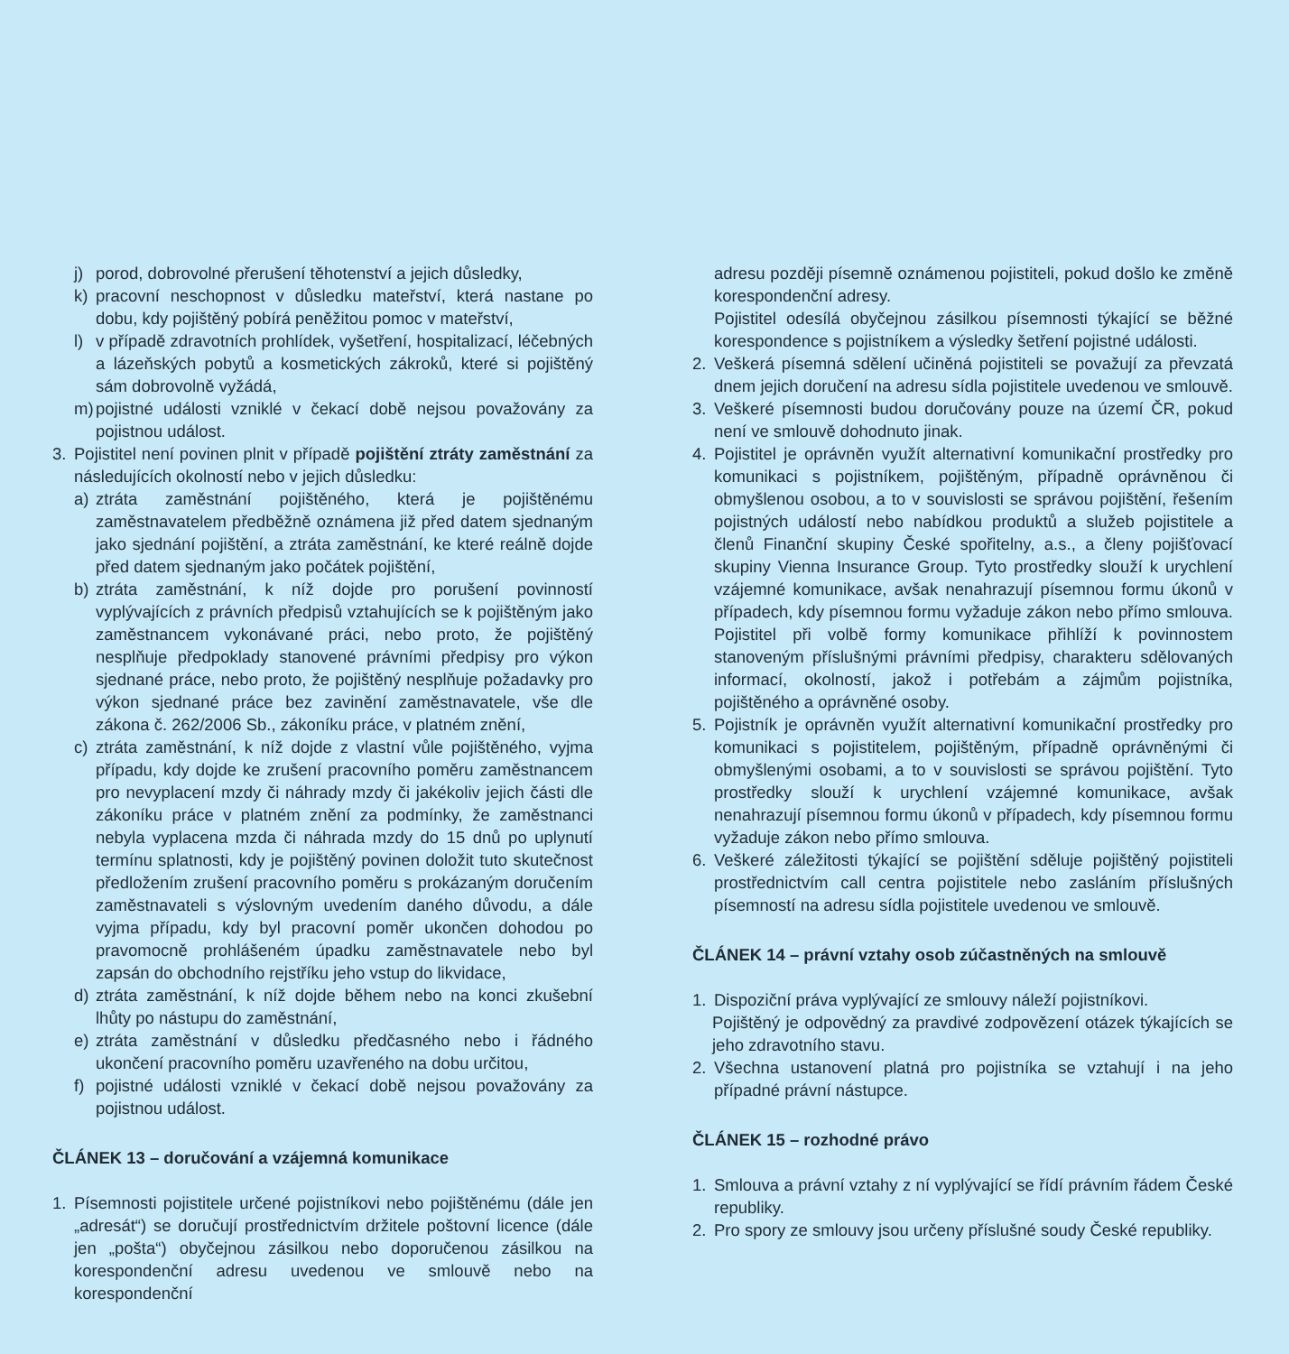j) porod, dobrovolné přerušení těhotenství a jejich důsledky,
k) pracovní neschopnost v důsledku mateřství, která nastane po dobu, kdy pojištěný pobírá peněžitou pomoc v mateřství,
l) v případě zdravotních prohlídek, vyšetření, hospitalizací, léčebných a lázeňských pobytů a kosmetických zákroků, které si pojištěný sám dobrovolně vyžádá,
m) pojistné události vzniklé v čekací době nejsou považovány za pojistnou událost.
3. Pojistitel není povinen plnit v případě pojištění ztráty zaměstnání za následujících okolností nebo v jejich důsledku:
a) ztráta zaměstnání pojištěného, která je pojištěnému zaměstnavatelem předběžně oznámena již před datem sjednaným jako sjednání pojištění, a ztráta zaměstnání, ke které reálně dojde před datem sjednaným jako počátek pojištění,
b) ztráta zaměstnání, k níž dojde pro porušení povinností vyplývajících z právních předpisů vztahujících se k pojištěným jako zaměstnancem vykonávané práci, nebo proto, že pojištěný nesplňuje předpoklady stanovené právními předpisy pro výkon sjednané práce, nebo proto, že pojištěný nesplňuje požadavky pro výkon sjednané práce bez zavinění zaměstnavatele, vše dle zákona č. 262/2006 Sb., zákoníku práce, v platném znění,
c) ztráta zaměstnání, k níž dojde z vlastní vůle pojištěného, vyjma případu, kdy dojde ke zrušení pracovního poměru zaměstnancem pro nevyplacení mzdy či náhrady mzdy či jakékoliv jejich části dle zákoníku práce v platném znění za podmínky, že zaměstnanci nebyla vyplacena mzda či náhrada mzdy do 15 dnů po uplynutí termínu splatnosti, kdy je pojištěný povinen doložit tuto skutečnost předložením zrušení pracovního poměru s prokázaným doručením zaměstnavateli s výslovným uvedením daného důvodu, a dále vyjma případu, kdy byl pracovní poměr ukončen dohodou po pravomocně prohlášeném úpadku zaměstnavatele nebo byl zapsán do obchodního rejstříku jeho vstup do likvidace,
d) ztráta zaměstnání, k níž dojde během nebo na konci zkušební lhůty po nástupu do zaměstnání,
e) ztráta zaměstnání v důsledku předčasného nebo i řádného ukončení pracovního poměru uzavřeného na dobu určitou,
f) pojistné události vzniklé v čekací době nejsou považovány za pojistnou událost.
ČLÁNEK 13 – doručování a vzájemná komunikace
1. Písemnosti pojistitele určené pojistníkovi nebo pojištěnému (dále jen „adresát“) se doručují prostřednictvím držitele poštovní licence (dále jen „pošta“) obyčejnou zásilkou nebo doporučenou zásilkou na korespondenční adresu uvedenou ve smlouvě nebo na korespondenční
adresu později písemně oznámenou pojistiteli, pokud došlo ke změně korespondenční adresy.
Pojistitel odesílá obyčejnou zásilkou písemnosti týkající se běžné korespondence s pojistníkem a výsledky šetření pojistné události.
2. Veškerá písemná sdělení učiněná pojistiteli se považují za převzatá dnem jejich doručení na adresu sídla pojistitele uvedenou ve smlouvě.
3. Veškeré písemnosti budou doručovány pouze na území ČR, pokud není ve smlouvě dohodnuto jinak.
4. Pojistitel je oprávněn využít alternativní komunikační prostředky pro komunikaci s pojistníkem, pojištěným, případně oprávněnou či obmyšlenou osobou, a to v souvislosti se správou pojištění, řešením pojistných událostí nebo nabídkou produktů a služeb pojistitele a členů Finanční skupiny České spořitelny, a.s., a členy pojišťovací skupiny Vienna Insurance Group. Tyto prostředky slouží k urychlení vzájemné komunikace, avšak nenahrazují písemnou formu úkonů v případech, kdy písemnou formu vyžaduje zákon nebo přímo smlouva. Pojistitel při volbě formy komunikace přihlíží k povinnostem stanoveným příslušnými právními předpisy, charakteru sdělovaných informací, okolností, jakož i potřebám a zájmům pojistníka, pojištěného a oprávněné osoby.
5. Pojistník je oprávněn využít alternativní komunikační prostředky pro komunikaci s pojistitelem, pojištěným, případně oprávněnými či obmyšlenými osobami, a to v souvislosti se správou pojištění. Tyto prostředky slouží k urychlení vzájemné komunikace, avšak nenahrazují písemnou formu úkonů v případech, kdy písemnou formu vyžaduje zákon nebo přímo smlouva.
6. Veškeré záležitosti týkající se pojištění sděluje pojištěný pojistiteli prostřednictvím call centra pojistitele nebo zasláním příslušných písemností na adresu sídla pojistitele uvedenou ve smlouvě.
ČLÁNEK 14 – právní vztahy osob zúčastněných na smlouvě
1. Dispoziční práva vyplývající ze smlouvy náleží pojistníkovi.
Pojištěný je odpovědný za pravdivé zodpovězení otázek týkajících se jeho zdravotního stavu.
2. Všechna ustanovení platná pro pojistníka se vztahují i na jeho případné právní nástupce.
ČLÁNEK 15 – rozhodné právo
1. Smlouva a právní vztahy z ní vyplývající se řídí právním řádem České republiky.
2. Pro spory ze smlouvy jsou určeny příslušné soudy České republiky.